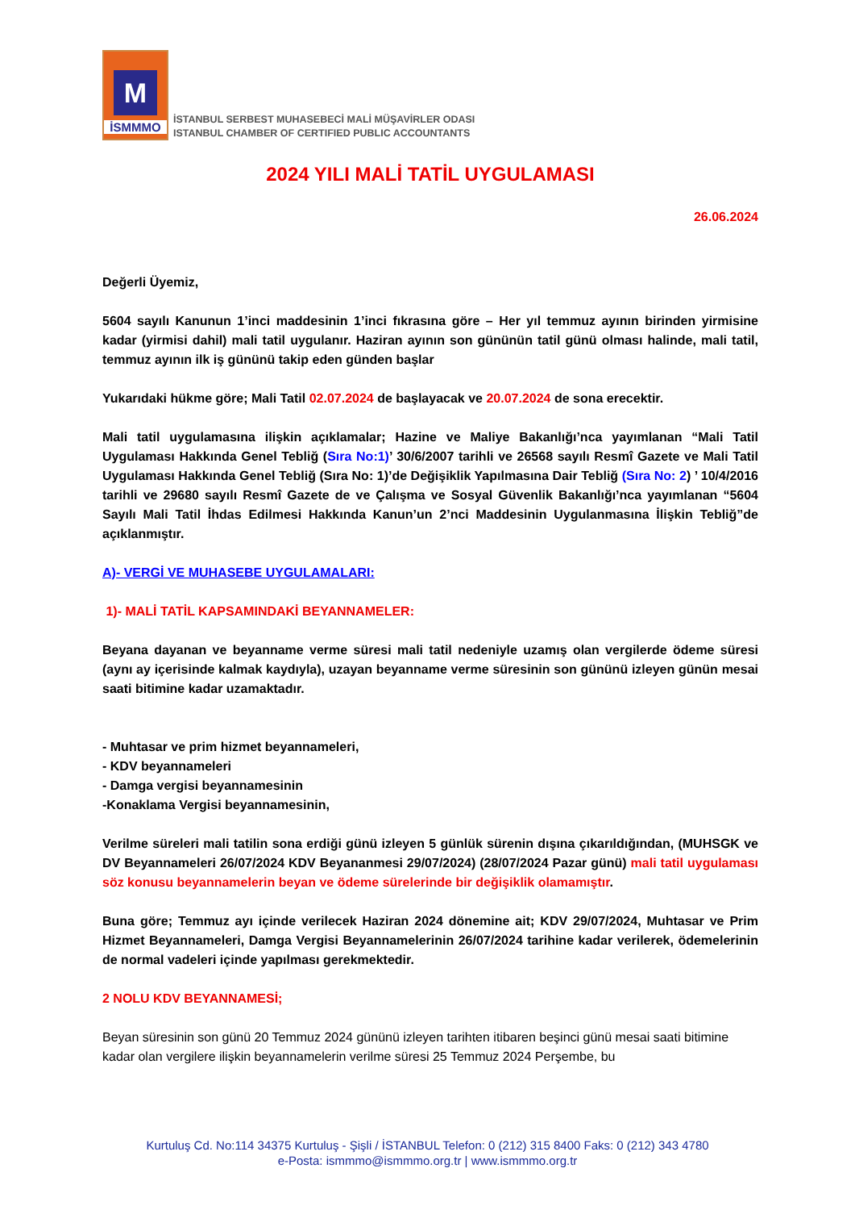M
İSMMMO
İSTANBUL SERBEST MUHASEBECİ MALİ MÜŞAVİRLER ODASI
ISTANBUL CHAMBER OF CERTIFIED PUBLIC ACCOUNTANTS
2024 YILI MALİ TATİL UYGULAMASI
26.06.2024
Değerli Üyemiz,
5604 sayılı Kanunun 1’inci maddesinin 1’inci fıkrasına göre – Her yıl temmuz ayının birinden yirmisine kadar (yirmisi dahil) mali tatil uygulanır. Haziran ayının son gününün tatil günü olması halinde, mali tatil, temmuz ayının ilk iş gününü takip eden günden başlar
Yukarıdaki hükme göre; Mali Tatil 02.07.2024 de başlayacak ve 20.07.2024 de sona erecektir.
Mali tatil uygulamasına ilişkin açıklamalar; Hazine ve Maliye Bakanlığı’nca yayımlanan “Mali Tatil Uygulaması Hakkında Genel Tebliğ (Sıra No:1)’ 30/6/2007 tarihli ve 26568 sayılı Resmî Gazete ve Mali Tatil Uygulaması Hakkında Genel Tebliğ (Sıra No: 1)’de Değişiklik Yapılmasına Dair Tebliğ (Sıra No: 2) ’ 10/4/2016 tarihli ve 29680 sayılı Resmî Gazete de ve Çalışma ve Sosyal Güvenlik Bakanlığı’nca yayımlanan “5604 Sayılı Mali Tatil İhdas Edilmesi Hakkında Kanun’un 2’nci Maddesinin Uygulanmasına İlişkin Tebliğ”de açıklanmıştır.
A)- VERGİ VE MUHASEBE UYGULAMALARI:
1)- MALİ TATİL KAPSAMINDAKİ BEYANNAMELER:
Beyana dayanan ve beyanname verme süresi mali tatil nedeniyle uzamış olan vergilerde ödeme süresi (aynı ay içerisinde kalmak kaydıyla), uzayan beyanname verme süresinin son gününü izleyen günün mesai saati bitimine kadar uzamaktadır.
- Muhtasar ve prim hizmet beyannameleri,
- KDV beyannameleri
- Damga vergisi beyannamesinin
-Konaklama Vergisi beyannamesinin,
Verilme süreleri mali tatilin sona erdiği günü izleyen 5 günlük sürenin dışına çıkarıldığından, (MUHSGK ve DV Beyannameleri 26/07/2024 KDV Beyananmesi 29/07/2024) (28/07/2024 Pazar günü) mali tatil uygulaması söz konusu beyannamelerin beyan ve ödeme sürelerinde bir değişiklik olamamıştır.
Buna göre; Temmuz ayı içinde verilecek Haziran 2024 dönemine ait; KDV 29/07/2024, Muhtasar ve Prim Hizmet Beyannameleri, Damga Vergisi Beyannamelerinin 26/07/2024 tarihine kadar verilerek, ödemelerinin de normal vadeleri içinde yapılması gerekmektedir.
2 NOLU KDV BEYANNAMESİ;
Beyan süresinin son günü 20 Temmuz 2024 gününü izleyen tarihten itibaren beşinci günü mesai saati bitimine kadar olan vergilere ilişkin beyannamelerin verilme süresi 25 Temmuz 2024 Perşembe, bu
Kurtuluş Cd. No:114 34375 Kurtuluş - Şişli / İSTANBUL Telefon: 0 (212) 315 8400 Faks: 0 (212) 343 4780
e-Posta: ismmmo@ismmmo.org.tr | www.ismmmo.org.tr